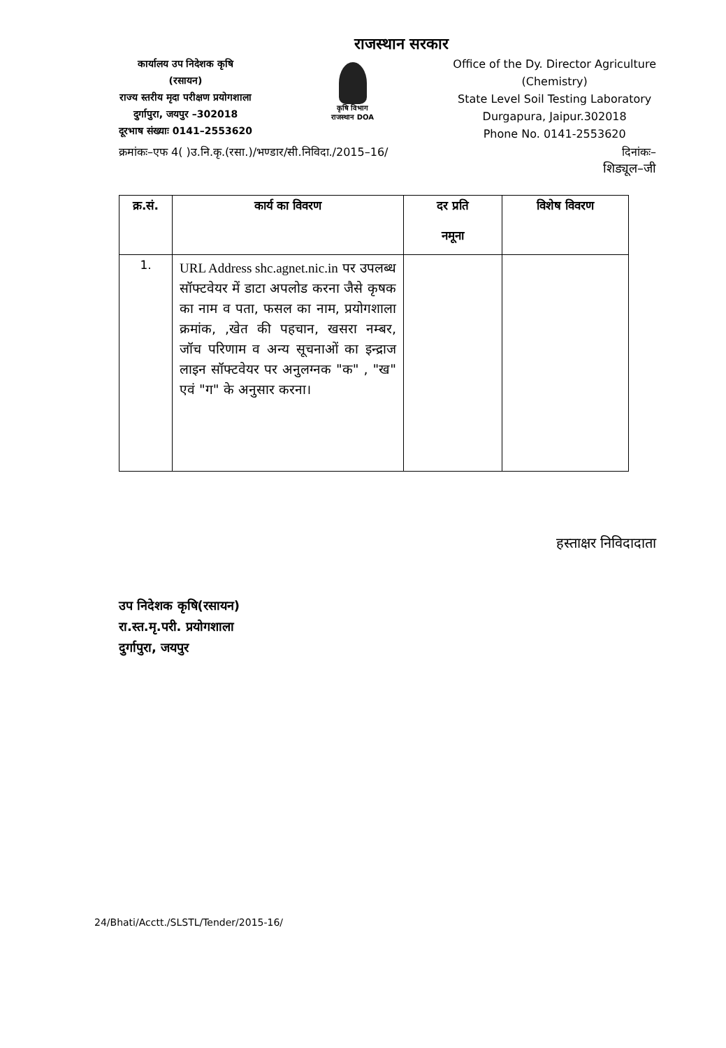राजस्थान सरकार
कार्यालय उप निदेशक कृषि
(रसायन)
राज्य स्तरीय मृदा परीक्षण प्रयोगशाला
दुर्गापुरा, जयपुर –302018
दूरभाष संख्याः 0141–2553620
कृषि विभाग राजस्थान DOA
Office of the Dy. Director Agriculture
(Chemistry)
State Level Soil Testing Laboratory
Durgapura, Jaipur.302018
Phone No. 0141-2553620
क्रमांकः–एफ 4( )उ.नि.कृ.(रसा.)/भण्डार/सी.निविदा./2015–16/ दिनांकः–
शिड्यूल–जी
| क्र.सं. | कार्य का विवरण | दर प्रति नमूना | विशेष विवरण |
| --- | --- | --- | --- |
| 1. | URL Address shc.agnet.nic.in पर उपलब्ध सॉफ्टवेयर में डाटा अपलोड करना जैसे कृषक का नाम व पता, फसल का नाम, प्रयोगशाला क्रमांक, ,खेत की पहचान, खसरा नम्बर, जॉच परिणाम व अन्य सूचनाओं का इन्द्राज लाइन सॉफ्टवेयर पर अनुलग्नक "क" , "ख" एवं "ग" के अनुसार करना। | | |
हस्ताक्षर निविदादाता
उप निदेशक कृषि(रसायन)
रा.स्त.मृ.परी. प्रयोगशाला
दुर्गापुरा, जयपुर
24/Bhati/Acctt./SLSTL/Tender/2015-16/